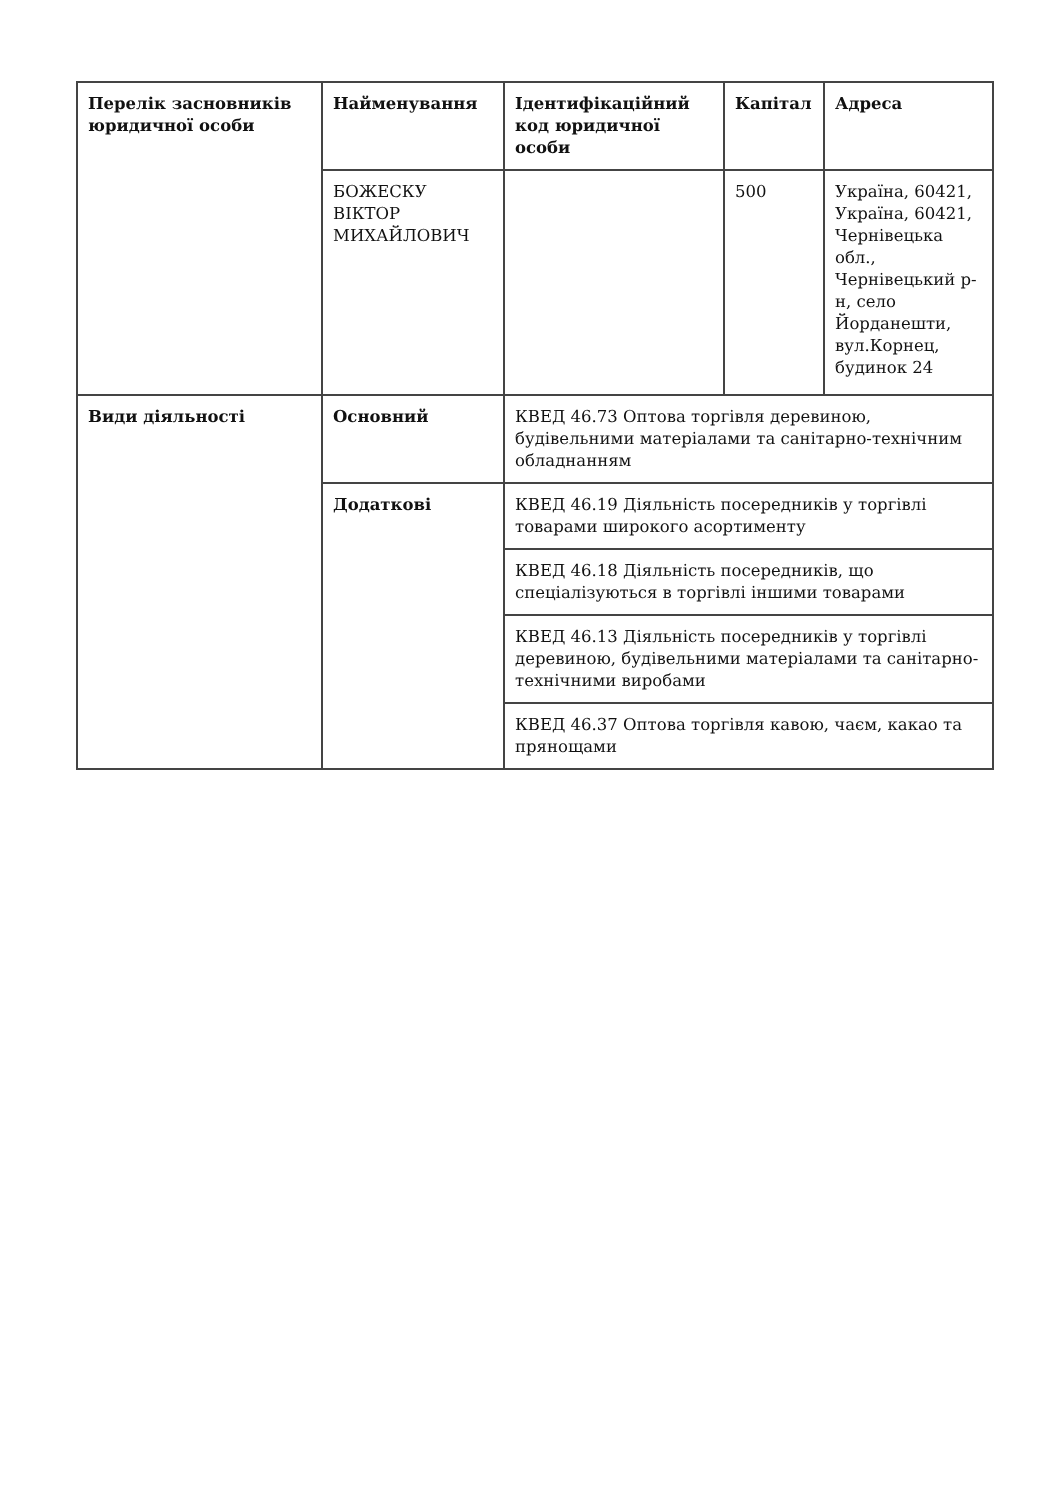| Перелік засновників юридичної особи | Найменування | Ідентифікаційний код юридичної особи | Капітал | Адреса |
| --- | --- | --- | --- | --- |
| | БОЖЕСКУ ВІКТОР МИХАЙЛОВИЧ | | 500 | Україна, 60421, Україна, 60421, Чернівецька обл., Чернівецький р-н, село Йорданешти, вул.Корнец, будинок 24 |
| Види діяльності | Основний | КВЕД 46.73 Оптова торгівля деревиною, будівельними матеріалами та санітарно-технічним обладнанням | | |
| | Додаткові | КВЕД 46.19 Діяльність посередників у торгівлі товарами широкого асортименту | | |
| | | КВЕД 46.18 Діяльність посередників, що спеціалізуються в торгівлі іншими товарами | | |
| | | КВЕД 46.13 Діяльність посередників у торгівлі деревиною, будівельними матеріалами та санітарно-технічними виробами | | |
| | | КВЕД 46.37 Оптова торгівля кавою, чаєм, какао та прянощами | | |